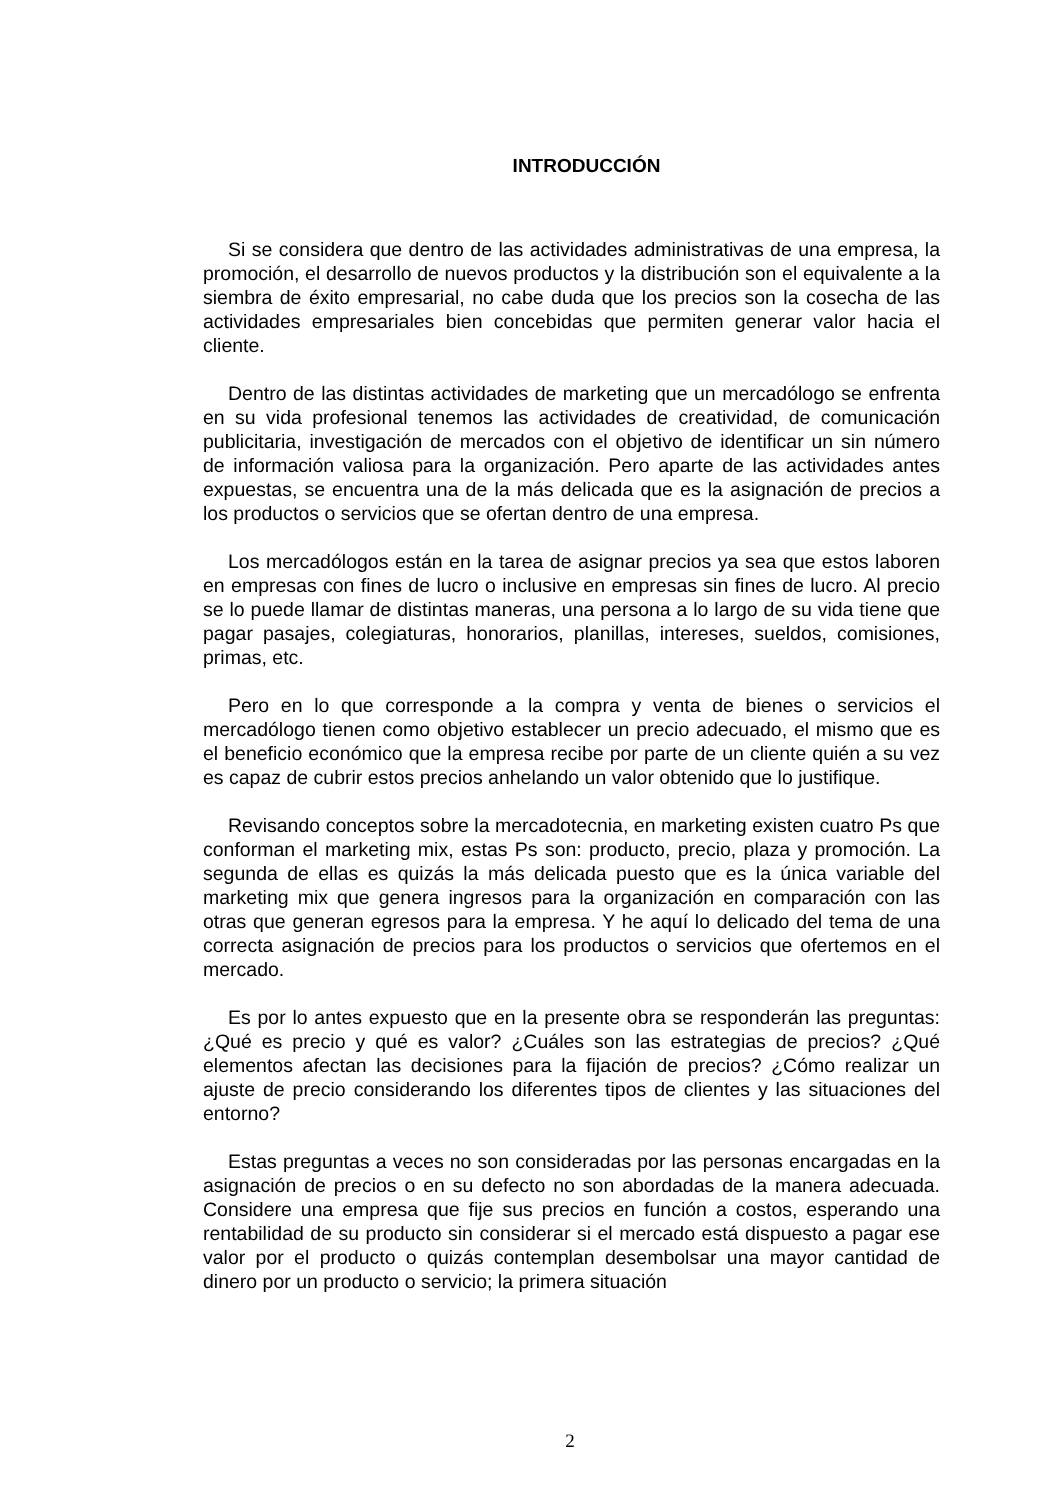INTRODUCCIÓN
Si se considera que dentro de las actividades administrativas de una empresa, la promoción, el desarrollo de nuevos productos y la distribución son el equivalente a la siembra de éxito empresarial, no cabe duda que los precios son la cosecha de las actividades empresariales bien concebidas que permiten generar valor hacia el cliente.
Dentro de las distintas actividades de marketing que un mercadólogo se enfrenta en su vida profesional tenemos las actividades de creatividad, de comunicación publicitaria, investigación de mercados con el objetivo de identificar un sin número de información valiosa para la organización. Pero aparte de las actividades antes expuestas, se encuentra una de la más delicada que es la asignación de precios a los productos o servicios que se ofertan dentro de una empresa.
Los mercadólogos están en la tarea de asignar precios ya sea que estos laboren en empresas con fines de lucro o inclusive en empresas sin fines de lucro. Al precio se lo puede llamar de distintas maneras, una persona a lo largo de su vida tiene que pagar pasajes, colegiaturas, honorarios, planillas, intereses, sueldos, comisiones, primas, etc.
Pero en lo que corresponde a la compra y venta de bienes o servicios el mercadólogo tienen como objetivo establecer un precio adecuado, el mismo que es el beneficio económico que la empresa recibe por parte de un cliente quién a su vez es capaz de cubrir estos precios anhelando un valor obtenido que lo justifique.
Revisando conceptos sobre la mercadotecnia, en marketing existen cuatro Ps que conforman el marketing mix, estas Ps son: producto, precio, plaza y promoción. La segunda de ellas es quizás la más delicada puesto que es la única variable del marketing mix que genera ingresos para la organización en comparación con las otras que generan egresos para la empresa. Y he aquí lo delicado del tema de una correcta asignación de precios para los productos o servicios que ofertemos en el mercado.
Es por lo antes expuesto que en la presente obra se responderán las preguntas: ¿Qué es precio y qué es valor? ¿Cuáles son las estrategias de precios? ¿Qué elementos afectan las decisiones para la fijación de precios? ¿Cómo realizar un ajuste de precio considerando los diferentes tipos de clientes y las situaciones del entorno?
Estas preguntas a veces no son consideradas por las personas encargadas en la asignación de precios o en su defecto no son abordadas de la manera adecuada. Considere una empresa que fije sus precios en función a costos, esperando una rentabilidad de su producto sin considerar si el mercado está dispuesto a pagar ese valor por el producto o quizás contemplan desembolsar una mayor cantidad de dinero por un producto o servicio; la primera situación
2